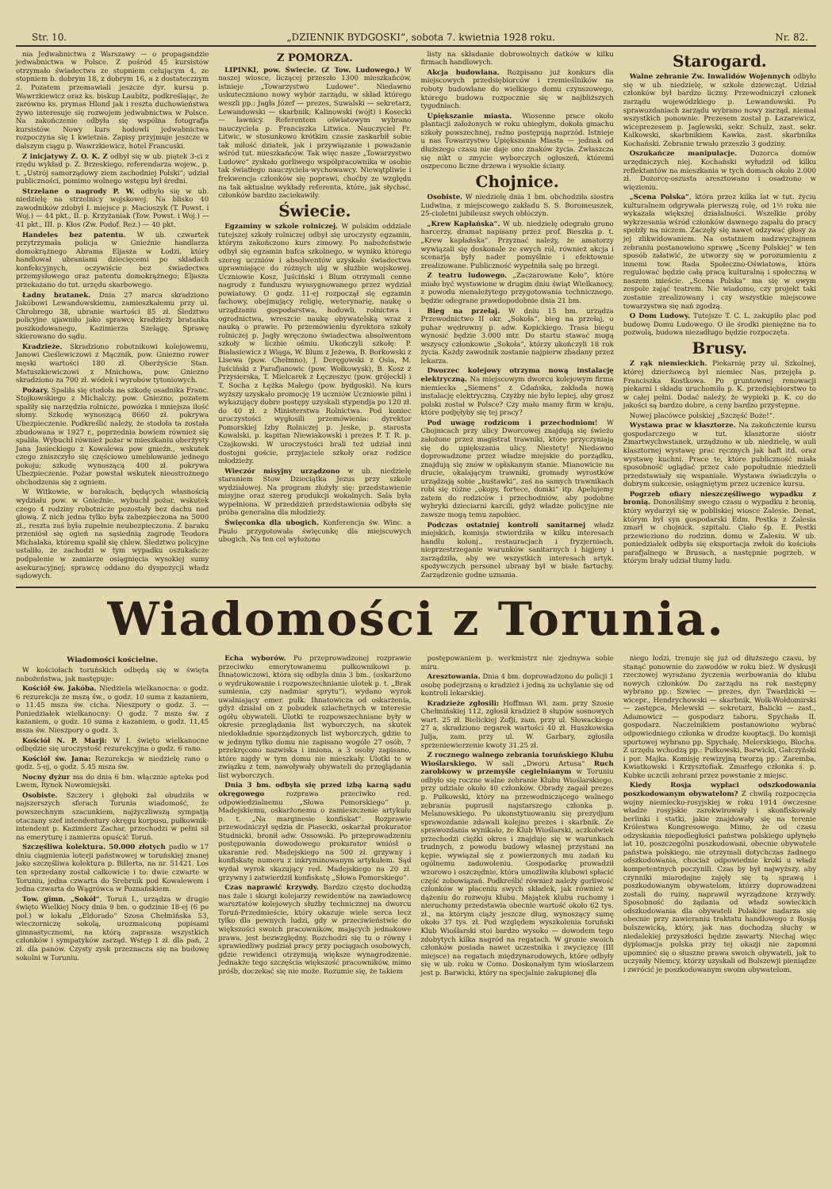Str. 10. „DZIENNIK BYDGOSKI“, sobota 7. kwietnia 1928 roku. Nr. 82.
nia Jedwabnictwa z Warszawy — o propagandzie jedwabnictwa w Polsce. Z pośród 45 kursistów otrzymało świadectwa ze stopniem celującym 4, ze stopniem b. dobrym 18, z dobrym 16, a z dostatecznym 2. Pozatem przemawiali jeszcze dyr. kursu p. Wawrzkiewicz oraz ks. biskup Laubitz, podkreślając, że zarówno ks. prymas Hlond jak i reszta duchowieństwa żywo interesuje się rozwojem jedwabnictwa w Polsce. Na zakończenie odbyła się wspólna fotografja kursistów. Nowy kurs hodowli jedwabnictwa rozpoczyna się 1 kwietnia. Zapisy przyjmuje jeszcze w dalszym ciągu p. Wawrzkiewicz, hotel Francuski.
Z inicjatywy Z. O. K. Z odbył się w ub. piątek 3-ci z rzędu wykład p. Z. Brzeskiego, referendarza wojew., p. t. „Ustrój samorządowy ziem zachodniej Polski“; udział publiczności, pomimo wolnego wstępu był średni.
Strzelane o nagrody P. W. odbyło się w ub. niedzielę na strzelnicy wojskowej. Na blisko 40 zawodników zdobył I. miejsce p. Macioszyk (T. Powst. i Woj.) — 44 pkt., II. p. Krzyżaniak (Tow. Powst. i Woj.) — 41 pkt., III. p. Kłos (Zw. Podof. Rez.) — 40 pkt.
Handeles bez patentu. W ub. czwartek przytrzymała policja w Gnieźnie handlarza domokrążnego Abrama Eljasza w Łodzi, który handlował ubraniami dziecięcemi po składach konfekcyjnych, oczywiście bez świadectwa przemysłowego oraz patentu domokrążnego; Eljasza przekazano do tut. urzędu skarbowego.
Ładny bratanek. Dnia 27 marca skradziono Jakóbowi Lewandowskiemu, zamieszkałemu przy ul. Chrobrego 38, ubranie wartości 85 zł. Śledztwo policyjne ujawniło jako sprawcę kradzieży bratanka poszkodowanego, Kazimierza Szelągę. Sprawę skierowano do sądu.
Kradzieże. Skradziono robotnikowi kolejowemu, Janowi Cieślewiczowi z Mącznik, pow. Gniezno rower męski wartości 180 zł. Oberżyście Stan. Matuszkiewiczowi z Mnichowa, pow. Gniezno skradziono za 700 zł. wódek i wyrobów tytoniowych.
Pożary. Spaliła się stodoła na szkodę osadnika Franc. Stojkowskiego z Michalczy, pow. Gniezno; pozatem spaliły się narzędzia rolnicze, powózka i mniejsza ilość słomy. Szkodę wynoszącą 8660 zł. pokrywa Ubezpieczenie. Podkreślić należy, że stodoła ta została zbudowana w 1927 r., poprzednia bowiem również się spaliła. Wybuchł również pożar w mieszkaniu oberżysty Jana Jasieckiego z Kowalewa pow gnieźn., wskutek czego zniszczyło się częściowo umeblowanie jednego pokoju; szkodę wynoszącą 400 zł. pokrywa Ubezpieczenie. Pożar powstał wskutek nieostrożnego obchodzenia się z ogniem.
W Witkowie, w barakach, będących własnością wydziału pow. w Gnieźnie, wybuchł pożar, wskutek czego 4 rodziny robotnicze pozostały bez dachu nad głową. Z nich jedna tylko była zabezpieczona na 5000 zł., reszta zaś była zupełnie neubezpieczona. Z baraku przeniósł się ogień na sąsiednią zagrodę Teodora Michalaka, któremu spalił się chlew. Śledztwo policyjne ustaliło, że zachodzi w tym wypadku oszukańcze podpalenie w zamiarze osiągnięcia wysokiej sumy asekuracyjnej; sprawcę oddano do dyspozycji władz sądowych.
Z POMORZA.
LIPINKI, pow. Świecie. (Z Tow. Ludowego.) W naszej wiosce, liczącej przeszło 1300 mieszkańców, istnieje „Towarzystwo Ludowe“. Niedawno uskuteczniono nowy wybór zarządu, w skład którego weszli pp.: Jagła Józef — prezes, Suwalski — sekretarz, Lewandowski — skarbnik; Kalinowski (wójt) i Kosecki — ławnicy. Referentem oświatowym wybrano nauczyciela p. Franciszka Litwica. Nauczyciel Fr. Litwic, w stosunkowo krótkim czasie zaskarbił sobie tak miłość dziatek, jak i przywiązanie i poważanie wśród tut. mieszkańców. Tak więc nasze „Towarzystwo Ludowe“ zyskało gorliwego współpracownika w osobie tak światłego nauczyciela-wychowawcy. Niewątpliwie i frekwencja członków się poprawi, choćby ze względu na tak aktualne wykłady referenta, które, jak słychać, członków bardzo zaciekawiły.
Świecie.
Egzaminy w szkole rolniczej. W polskim oddziale tutejszej szkoły rolniczej odbył się uroczysty egzamin, którym zakończono kurs zimowy. Po nabożeństwie odbył się egzamin hufca szkolnego, w wyniku którego szereg uczniów i absolwentów uzyskało świadectwa uprawniające do różnych ulg w służbie wojskowej. Uczniowie Kosz, Juściński i Blum otrzymali cenne nagrody z funduszu wyasygnowanego przez wydział powiatowy. O godz. 11-ej rozpoczął się egzamin fachowy, obejmujący religię, weterynarię, naukę o urządzaniu gospodarstwa, hodowli, rolnictwa i ogrodnictwa, wreszcie naukę obywatelską wraz z nauką o prawie. Po przemówieniu dyrektora szkoły rolniczej p. Jagły wręczono świadectwa absolwentom szkoły w liczbie ośmiu. Ukończyli szkołę: P. Białasiewicz z Wiąga, W. Blum z Jeżewa, B. Borkowski z Lisewa (pow. Chełmno), J. Deręgowski z Osia, M. Juściński z Parafjanowic (pow. Wołkowysk), B. Kosz z Przysierska, T. Mielcarek z Łęczeszyc (pow. grójecki) i T. Socha z Łężka Małego (pow. bydgoski). Na kurs wyższy uzyskało promocję 19 uczniów Uczniowie pilni i wykazujący dobre postępy uzyskali stypendja po 120 zł. do 40 zł. z Ministerstwa Rolnictwa. Pod koniec uroczystości wygłosili przemówienia: dyrektor Pomorskiej Izby Rolniczej p. Jeske, p. starosta Kowalski, p. kapitan Niewiakowski i prezes P. T. R. p. Czajkowski. W uroczystości brali też udział inni dostojni goście, przyjaciele szkoły oraz rodzice młodzieży.
Wieczór misyjny urządzono w ub. niedzielę staraniem Stow Dzieciątka Jezus przy szkole wydziałowej. Na program złożyły się: przedstawienie misyjne oraz szereg produkcji wokalnych. Sala była wypełniona. W przeddzień przedstawienia odbyła się próba generalna dla młodzieży.
Święconka dla ubogich. Konferencja św. Winc. a Paulo przygotowała święconkę dla miejscowych ubogich. Na ten cel wyłożono
listy na składanie dobrowolnych datków w kilku firmach handlowych.
Akcja budowlana. Rozpisano już konkurs dla miejscowych przedsiębiorców i rzemieślników na roboty budowlane do wielkiego domu czynszowego, którego budowa rozpocznie się w najbliższych tygodniach.
Upiększanie miasta. Wiosenne prace około plantacji założonych w roku ubiegłym, dokoła gmachu szkoły powszechnej, raźno postępują naprzód. Istnieje u nas Towarzystwo Upiększania Miasta — jednak od dłuższego czasu nie daje ono znaków życia. Zwłaszcza się nikt o zmycie wyborczych ogłoszeń, któremi oszpecono liczne drzewa i wysokie ściany.
Chojnice.
Osobiste. W niedzielę dnia 1 bm. obchodziła siostra Ludwina, z miejscowego zakładu S. S. Boromeuszek, 25-cioletni jubileusz swych obłóczyn.
„Krew Kapłańska“. W ub. niedzielę odegrało grono harcerzy, dramat napisany przez prof. Bieszka p. t. „Krew kapłańska“. Przyznać należy, że amatorzy wywiązali się doskonale ze swych ról, również akcja i scenarja były nader pomyślnie i efektownie zrealizowane. Publiczność wypełniła salę po brzegi.
Z teatru ludowego. „Zaczarowane Koło“, które miało być wystawione w drugim dniu świąt Wielkanocy, z powodu nienależytego przygotowania technicznego, będzie odegrane prawdopodobnie dnia 21 bm.
Bieg na przełaj. W dniu 15 bm. urządza Przewodnictwo II okr. „Sokoła“, bieg na przełaj, o puhar wędrowny p. adw. Kopickiego. Trasa biegu wynosić będzie 3.000 mtr. Do startu stawać mogą wszyscy członkowie „Sokoła“, którzy ukończyli 18 rok życia. Każdy zawodnik zostanie najpierw zbadany przez lekarza.
Dworzec kolejowy otrzyma nową instalację elektryczną. Na miejscowym dworcu kolejowym firma niemiecka „Siemens“ z Gdańska, zakłada nową instalację elektryczną. Czyżby nie było lepiej, aby grosz polski został w Polsce? Czy mało mamy firm w kraju, które podjęłyby się tej pracy?
Pod uwagę rodzicom i przechodniom! W Chojnicach przy ulicy Dworcowej znajdują się świeżo założone przez magistrat trawniki, które przyczyniają się do upiększania ulicy. Niestety! Niedawno doprowadzone przez władze miejskie do porządku, znajdują się znów w opłakanym stanie. Mianowicie na drucie, okalającym trawniki, gromady wyrostków urządzają sobie „huśtawki“, zaś na samych trawnikach robi się różne „okopy, fortece, domki“ itp. Apelujemy zatem do rodziców i przechodniów, aby podobne wybryki dzieciarni karcili, gdyż władze policyjne nie zawsze mogą temu zapobiec.
Podczas ostatniej kontroli sanitarnej władz miejskich, komisja stwierdziła w kilku interesach handlu kolonj., restauracjach i fryzjerniach, nieprzestrzeganie warunków sanitarnych i higjeny i zarządziła, aby we wszystkich interesach artyk. spożywczych personel ubrany był w białe fartuchy. Zarządzenie godne uznania.
Starogard.
Walne zebranie Zw. Inwalidów Wojennych odbyło się w ub. niedzielę, w szkole dziewcząt. Udział członków był bardzo liczny. Przewodniczył członek zarządu wojewódzkiego p. Lewandowski. Po sprawozdaniach zarządu wybrano nowy zarząd, niemal wszystkich ponownie. Prezesem został p. Łazarewicz, wiceprezesem p. Jaglewski, sekr. Schulz, zast. sekr. Kalkowski, skarbnikiem Kawka, zast. skarbnika Kochański. Zebranie trwało przeszło 3 godziny.
Oszukańcze manipulacje. Dozorca domów urzędniczych niej. Kochański wyłudził od kilku reflektantów na mieszkania w tych domach około 2.000 zł. Dozorcę-oszusta aresztowano i osadzono w więzieniu.
„Scena Polska“, która przez kilka lat w tut. życiu kulturalnem odgrywała pierwszą rolę, od 1½ roku nie wykazała większej działalności. Wszelkie próby wykrzesania wśród członków dawnego zapału do pracy spełzły na niczem. Zaczęły się nawet odzywać głosy za jej zlikwidowaniem. Na ostatniem nadzwyczajnem zebraniu postanowiono sprawę „Sceny Polskiej“ w ten sposób załatwić, że utworzy się w porozumieniu z innemi tow. Rada Społeczno-Oświatowa, która regulować będzie całą pracą kulturalną i społeczną w naszem mieście. „Scena Polska“ ma się w owym zespole zająć teatrem. Nie wiadomo, czy projekt taki zostanie zrealizowany i czy wszystkie miejscowe towarzystwa się nań zgodzą.
O Dom Ludowy. Tutejsze T. C. L. zakupiło plac pod budowę Domu Ludowego. O ile środki pieniężne na to pozwolą, budowa niezadługo będzie rozpoczęta.
Brusy.
Z rąk niemieckich. Piekarnię przy ul. Szkolnej, której dzierżawcą był niemiec Nas, przejęła p. Franciszka Kostkowa. Po gruntownej renowacji piekarni i składu uruchomiła p. K. przedsiębiorstwo to w całej pełni. Dodać należy, że wypieki p. K. co do jakości są bardzo dobre, a ceny bardzo przystępne.
Nowej placówce polskiej „Szczęść Boże!“.
Wystawa prac w klasztorze. Na zakończenie kursu gospodarczego w tut. klasztorze sióstr Zmartwychwstanek, urządzono w ub. niedzielę, w auli klasztornej wystawę prac ręcznych jak haft itd. oraz wystawę kuchni. Prace te, które publiczność miała sposobność oglądać przez całe popołudnie niedzieli przedstawiały się wspaniale. Wystawa świadczyła o dobrym sukcesie, osiągniętym przez uczenice kursu.
Pogrzeb ofiary nieszczęśliwego wypadku z bronią. Donosiliśmy swego czasu o wypadku z bronią, który wydarzył się w pobliskiej wiosce Zalesie. Denat, którym był syn gospodarski Edm. Pestka z Zalesia zmarł w chojnick. szpitalu. Ciało śp. E. Pestki przewieziono do rodzinn. domu w Zalesiu. W ub. poniedziałek odbyła się eksportacja zwłok do kościoła parafjalnego w Brusach, a następnie pogrzeb, w którym brały udział tłumy ludu.
Wiadomości z Torunia.
Wiadomości kościelne.
W kościołach toruńskich odbędą się w święta nabożeństwa, jak następuje:
Kościół św. Jakóba. Niedziela wielkanocna: o godz. 6 rezurekcja ze mszą św., o godz. 10 suma z kazaniem, o 11.45 msza św. cicha. Nieszpory o godz. 3. — Poniedziałek wielkanocny: O godz. 7 msza św. z kazaniem, o godz. 10 suma z kazaniem, o godz. 11,45 msza św. Nieszpory o godz. 3.
Kościół N. P. Marji: W I. święto wielkanocne odbędzie się uroczystość rezurekcyjna o godz. 6 rano.
Kościół św. Jana: Rezurekcja w niedzielę rano o godz. 5-ej, o godz. 5.45 msza św.
Nocny dyżur ma do dnia 6 bm. włącznie apteka pod Lwem, Rynek Nowomiejski.
Osobiste. Szczery i głęboki żal obudziła w najszerszych sferach Torunia wiadomość, że powszechnym szacunkiem, najżyczliwszą sympatją otaczany szef intendentury okręgu korpusu, pułkownik-intendent p. Kazimierz Zachar, przechodzi w pełni sił na emeryturę i zamierza opuścić Toruń.
Szczęśliwa kolektura. 50.000 złotych padło w 17 dniu ciągnienia loterji państwowej w toruńskiej znanej jako szczęśliwa kolektura p. Billerta, na nr. 51421. Los ten sprzedany został całkowicie i to: dwie czwarte w Toruniu, jedna czwarta do Srebrnik pod Kowalewem i jedna czwarta do Wągrówca w Poznańskiem.
Tow. gimn. „Sokół“, Toruń I., urządza w drugie święto Wielkiej Nocy dnia 9 bm. o godzinie 18-ej (6 po poł.) w lokalu „Eldorado“ Szosa Chełmińska 53, wieczorniczę sokolą, urozmaiconą popisami gimnastycznemi, na którą zaprasza wszystkich członków i sympatyków zarząd. Wstęp 1 zł. dla pań, 2 zł. dla panów. Czysty zysk przeznacza się na budowę sokolni w Toruniu.
Echa wyborów. Po przeprowadzonej rozprawie przeciwko emerytowanemu pułkownikowi p. Ihnatowiczowi, która się odbyła dnia 3 bm., (oskarżono o wydrukowanie i rozpowszechnianie ulotek p. t. „Brak sumienia, czy nadmiar sprytu“), wydano wyrok uwalniający emer. pułk. Ihnatowicza od oskarżenia, gdyż działał on z pobudek szlachetnych w interesie ogółu obywateli. Ulotki te rozpowszechniane były w okresie przeglądania list wyborczych, na skutek niedokładnie sporządzonych list wyborczych, gdzie to w jednym tylko domu nie zapisano wogóle 27 osób, 7 przekręcono nazwiska i imiona, a 3 osoby zapisano, które nigdy w tym domu nie mieszkały. Ulotki te w związku z tem, nawoływały obywateli do przeglądania list wyborczych.
Dnia 3 bm. odbyła się przed izbą karną sądu okręgowego rozprawa przeciwko red. odpowiedzialnemu „Słowa Pomorskiego“ p. Madejskiemu, oskarżonemu o zamieszczenie artykułu p. t. „Na marginesie konfiskat“. Rozprawie przewodniczył sędzia dr. Piasecki, oskarżał prokurator Studnicki, bronił adw. Ossowski. Po przeprowadzeniu postępowania dowodowego prokurator wniósł o ukaranie red. Madejskiego na 500 zł. grzywny i konfiskatę numeru z inkryminowanym artykułem. Sąd wydał wyrok skazujący red. Madejskiego na 20 zł. grzywny i zatwierdził konfiskatę „Słowa Pomorskiego“.
Czas naprawić krzywdy. Bardzo często dochodzą nas żale i skargi kolejarzy rewidentów na zawiadowcę warsztatów kolejowych służby technicznej na dworcu Toruń-Przedmieście, który okazuje wiele serca lecz tylko dla pewnych ludzi, gdy w przeciwieństwie do większości swoich pracowników, mających jednakowe prawa, jest bezwzględny. Rozchodzi się tu o równy i sprawiedliwy podział pracy przy pociągach osobowych, gdzie rewidenci otrzymują większe wynagrodzenie. Jednakże tego szczęścia większość pracowników, mimo próśb, doczekać się nie może. Rozumie się, że takiem
postępowaniem p. werkmistrz nie zjednywa sobie miru.
Aresztowania. Dnia 4 bm. doprowadzono do policji 1 osobę podejrzaną o kradzież i jedną za uchylanie się od kontroli lekarskiej.
Kradzieże zgłosili: Hoffman Wł. zam. przy Szosie Chełmińskiej 112, zgłosił kradzież 8 słupów sosnowych wart. 25 zł. Bielickiej Zofji, zam. przy ul. Słowackiego 27 a, skradziono zegarek wartości 40 zł. Huszkowska Julja, zam. przy ul. W. Garbary, zgłosiła sprzeniewierzenie kwoty 31.25 zł.
Z rocznego walnego zebrania toruńskiego Klubu Wioślarskiego. W sali „Dworu Artusa“ Ruch zarobkowy w przemyśle cegielnianym w Toruniu odbyło się roczne walne zebranie Klubu Wioślarskiego, przy udziale około 40 członków. Obrady zagaił prezes p. Pułkowski, który na przewodniczącego walnego zebrania poprosił najstarszego członka p. Melanowskiego. Po ukonstytuowaniu się prezydjum sprawozdanie zdawali kolejno prezes i skarbnik. Ze sprawozdania wynikało, że Klub Wioślarski, aczkolwiek przechodzi ciężki okres i znajduje się w warunkach trudnych, z powodu budowy własnej przystani na kępie, wywiązał się z powierzonych mu zadań ku ogólnemu zadowoleniu. Gospodarkę prowadził wzorowo i oszczędnie, która umożliwiła klubowi spłacić część zobowiązań. Podkreślić również należy gorliwość członków w płaceniu swych składek, jak również w dążeniu do rozwoju klubu. Majątek klubu ruchomy i nieruchomy przedstawia obecnie wartość około 62 tys. zł., na którym ciąży jeszcze dług, wynoszący sumę około 37 tys. zł. Pod względem wyszkolenia toruński Klub Wioślarski stoi bardzo wysoko — dowodem tego zdobytych kilka nagród na regatach. W gronie swoich członków posiada nawet uczestnika i zwycięzcę (III miejsce) na regatach międzynarodowych, które odbyły się w ub. roku w Como. Doskonałym tym wioślarzem jest p. Barwicki, który na specjalnie zakupionej dla
niego łodzi, trenuje się już od dłuższego czasu, by stanąć ponownie do zawodów w roku bież. W dyskusji rzeczowej wyrażano życzenia werbowania do klubu nowych członków. Do zarządu na rok następny wybrano pp.: Szwiec — prezes, dyr. Twardzicki — wicepr., Hendrychowski — skarbnik, Wolk-Wołdomirski — zastępca, Melewski — sekretarz, Balicki — zast., Adamowicz — gospodarz taboru, Spychała II. gospodarz. Naczelnikiem postanowiono wybrać odpowiedniego członka w drodze kooptacji. Do komisji sportowej wybrano pp. Spychałę, Melerskiego, Blocha. Z urzędu wchodzą pp.: Pułkowski, Barwicki, Gałczyński i por. Majka. Komisję rewizyjną tworzą pp.: Zaremba, Kwiatkowski i Krzysztofiak. Zmarłego członka ś. p. Kubke uczcili zebrani przez powstanie z miejsc.
Kiedy Rosja wypłaci odszkodowania poszkodowanym obywatelom? Z chwilą rozpoczęcia wojny niemiecko-rosyjskiej w roku 1914 ówczesne władze rosyjskie zarekwirowały i skonfiskowały berlinki i statki, jakie znajdowały się na terenie Królestwa Kongresowego. Mimo, że od czasu odzyskania niepodległości państwa polskiego upłynęło lat 10, poszczególni poszkodowani, obecnie obywatele państwa polskiego, nie otrzymali dotychczas żadnego odszkodowania, chociaż odpowiednie kroki u władz kompetentnych poczynili. Czas by był najwyższy, aby czynniki miarodajne zajęły się tą sprawą i poszkodowanym obywatelom, którzy doprowadzeni zostali do ruiny, naprawił wyrządzone krzywdy. Sposobność do żądania od władz sowieckich odszkodowania dla obywateli Polaków nadarza się obecnie przy zawieraniu traktatu handlowego z Rosją bolszewicką, który, jak nas dochodzą słuchy w niedalekiej przyszłości będzie zawarty. Niechaj więc dyplomacja polska przy tej okazji nie zapomni upomnieć się o słuszne prawa swoich obywateli, jak to uczyniły Niemcy, którzy uzyskali od Bolszewji pieniądze i zwrócić je poszkodowanym swoim obywatelom.